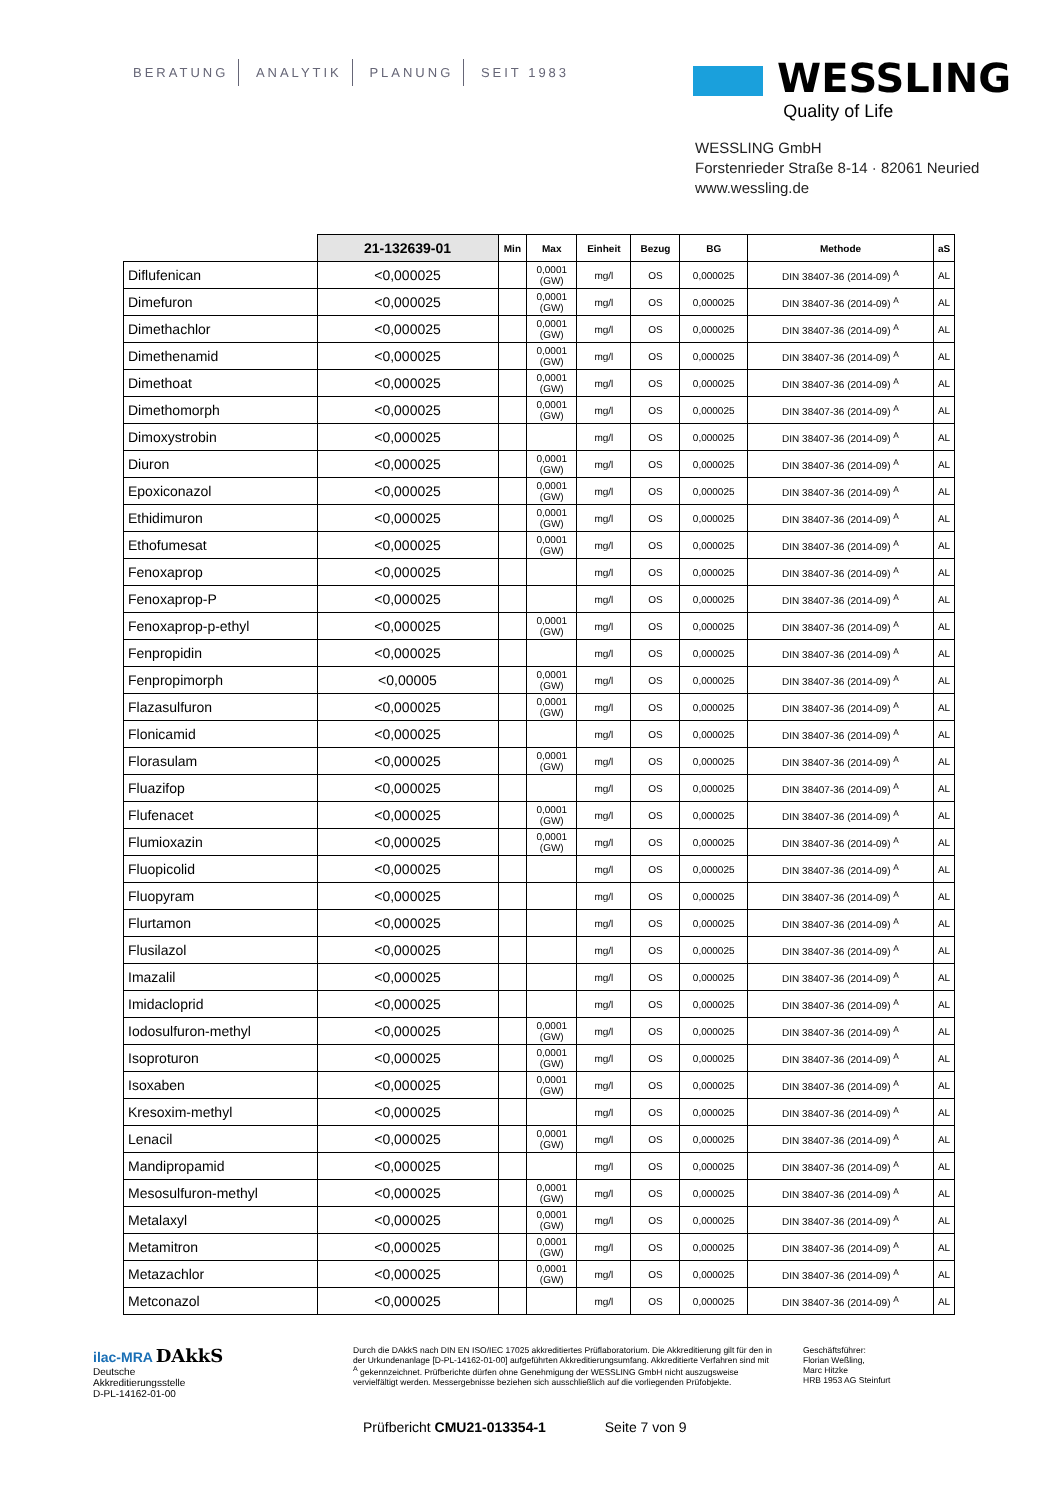BERATUNG ANALYTIK PLANUNG SEIT 1983
WESSLING
Quality of Life
WESSLING GmbH
Forstenrieder Straße 8-14 · 82061 Neuried
www.wessling.de
| | 21-132639-01 | Min | Max | Einheit | Bezug | BG | Methode | aS |
| --- | --- | --- | --- | --- | --- | --- | --- | --- |
| Diflufenican | <0,000025 | | 0,0001 (GW) | mg/l | OS | 0,000025 | DIN 38407-36 (2014-09) <sup>A</sup> | AL |
| Dimefuron | <0,000025 | | 0,0001 (GW) | mg/l | OS | 0,000025 | DIN 38407-36 (2014-09) <sup>A</sup> | AL |
| Dimethachlor | <0,000025 | | 0,0001 (GW) | mg/l | OS | 0,000025 | DIN 38407-36 (2014-09) <sup>A</sup> | AL |
| Dimethenamid | <0,000025 | | 0,0001 (GW) | mg/l | OS | 0,000025 | DIN 38407-36 (2014-09) <sup>A</sup> | AL |
| Dimethoat | <0,000025 | | 0,0001 (GW) | mg/l | OS | 0,000025 | DIN 38407-36 (2014-09) <sup>A</sup> | AL |
| Dimethomorph | <0,000025 | | 0,0001 (GW) | mg/l | OS | 0,000025 | DIN 38407-36 (2014-09) <sup>A</sup> | AL |
| Dimoxystrobin | <0,000025 | | | mg/l | OS | 0,000025 | DIN 38407-36 (2014-09) <sup>A</sup> | AL |
| Diuron | <0,000025 | | 0,0001 (GW) | mg/l | OS | 0,000025 | DIN 38407-36 (2014-09) <sup>A</sup> | AL |
| Epoxiconazol | <0,000025 | | 0,0001 (GW) | mg/l | OS | 0,000025 | DIN 38407-36 (2014-09) <sup>A</sup> | AL |
| Ethidimuron | <0,000025 | | 0,0001 (GW) | mg/l | OS | 0,000025 | DIN 38407-36 (2014-09) <sup>A</sup> | AL |
| Ethofumesat | <0,000025 | | 0,0001 (GW) | mg/l | OS | 0,000025 | DIN 38407-36 (2014-09) <sup>A</sup> | AL |
| Fenoxaprop | <0,000025 | | | mg/l | OS | 0,000025 | DIN 38407-36 (2014-09) <sup>A</sup> | AL |
| Fenoxaprop-P | <0,000025 | | | mg/l | OS | 0,000025 | DIN 38407-36 (2014-09) <sup>A</sup> | AL |
| Fenoxaprop-p-ethyl | <0,000025 | | 0,0001 (GW) | mg/l | OS | 0,000025 | DIN 38407-36 (2014-09) <sup>A</sup> | AL |
| Fenpropidin | <0,000025 | | | mg/l | OS | 0,000025 | DIN 38407-36 (2014-09) <sup>A</sup> | AL |
| Fenpropimorph | <0,00005 | | 0,0001 (GW) | mg/l | OS | 0,000025 | DIN 38407-36 (2014-09) <sup>A</sup> | AL |
| Flazasulfuron | <0,000025 | | 0,0001 (GW) | mg/l | OS | 0,000025 | DIN 38407-36 (2014-09) <sup>A</sup> | AL |
| Flonicamid | <0,000025 | | | mg/l | OS | 0,000025 | DIN 38407-36 (2014-09) <sup>A</sup> | AL |
| Florasulam | <0,000025 | | 0,0001 (GW) | mg/l | OS | 0,000025 | DIN 38407-36 (2014-09) <sup>A</sup> | AL |
| Fluazifop | <0,000025 | | | mg/l | OS | 0,000025 | DIN 38407-36 (2014-09) <sup>A</sup> | AL |
| Flufenacet | <0,000025 | | 0,0001 (GW) | mg/l | OS | 0,000025 | DIN 38407-36 (2014-09) <sup>A</sup> | AL |
| Flumioxazin | <0,000025 | | 0,0001 (GW) | mg/l | OS | 0,000025 | DIN 38407-36 (2014-09) <sup>A</sup> | AL |
| Fluopicolid | <0,000025 | | | mg/l | OS | 0,000025 | DIN 38407-36 (2014-09) <sup>A</sup> | AL |
| Fluopyram | <0,000025 | | | mg/l | OS | 0,000025 | DIN 38407-36 (2014-09) <sup>A</sup> | AL |
| Flurtamon | <0,000025 | | | mg/l | OS | 0,000025 | DIN 38407-36 (2014-09) <sup>A</sup> | AL |
| Flusilazol | <0,000025 | | | mg/l | OS | 0,000025 | DIN 38407-36 (2014-09) <sup>A</sup> | AL |
| Imazalil | <0,000025 | | | mg/l | OS | 0,000025 | DIN 38407-36 (2014-09) <sup>A</sup> | AL |
| Imidacloprid | <0,000025 | | | mg/l | OS | 0,000025 | DIN 38407-36 (2014-09) <sup>A</sup> | AL |
| Iodosulfuron-methyl | <0,000025 | | 0,0001 (GW) | mg/l | OS | 0,000025 | DIN 38407-36 (2014-09) <sup>A</sup> | AL |
| Isoproturon | <0,000025 | | 0,0001 (GW) | mg/l | OS | 0,000025 | DIN 38407-36 (2014-09) <sup>A</sup> | AL |
| Isoxaben | <0,000025 | | 0,0001 (GW) | mg/l | OS | 0,000025 | DIN 38407-36 (2014-09) <sup>A</sup> | AL |
| Kresoxim-methyl | <0,000025 | | | mg/l | OS | 0,000025 | DIN 38407-36 (2014-09) <sup>A</sup> | AL |
| Lenacil | <0,000025 | | 0,0001 (GW) | mg/l | OS | 0,000025 | DIN 38407-36 (2014-09) <sup>A</sup> | AL |
| Mandipropamid | <0,000025 | | | mg/l | OS | 0,000025 | DIN 38407-36 (2014-09) <sup>A</sup> | AL |
| Mesosulfuron-methyl | <0,000025 | | 0,0001 (GW) | mg/l | OS | 0,000025 | DIN 38407-36 (2014-09) <sup>A</sup> | AL |
| Metalaxyl | <0,000025 | | 0,0001 (GW) | mg/l | OS | 0,000025 | DIN 38407-36 (2014-09) <sup>A</sup> | AL |
| Metamitron | <0,000025 | | 0,0001 (GW) | mg/l | OS | 0,000025 | DIN 38407-36 (2014-09) <sup>A</sup> | AL |
| Metazachlor | <0,000025 | | 0,0001 (GW) | mg/l | OS | 0,000025 | DIN 38407-36 (2014-09) <sup>A</sup> | AL |
| Metconazol | <0,000025 | | | mg/l | OS | 0,000025 | DIN 38407-36 (2014-09) <sup>A</sup> | AL |
ilac-MRA DAkkS
Deutsche
Akkreditierungsstelle
D-PL-14162-01-00
Durch die DAkkS nach DIN EN ISO/IEC 17025 akkreditiertes Prüflaboratorium. Die Akkreditierung gilt für den in der Urkundenanlage [D-PL-14162-01-00] aufgeführten Akkreditierungsumfang. Akkreditierte Verfahren sind mit <sup>A</sup> gekennzeichnet. Prüfberichte dürfen ohne Genehmigung der WESSLING GmbH nicht auszugsweise vervielfältigt werden. Messergebnisse beziehen sich ausschließlich auf die vorliegenden Prüfobjekte.
Geschäftsführer:
Florian Weßling,
Marc Hitzke
HRB 1953 AG Steinfurt
Prüfbericht CMU21-013354-1 Seite 7 von 9